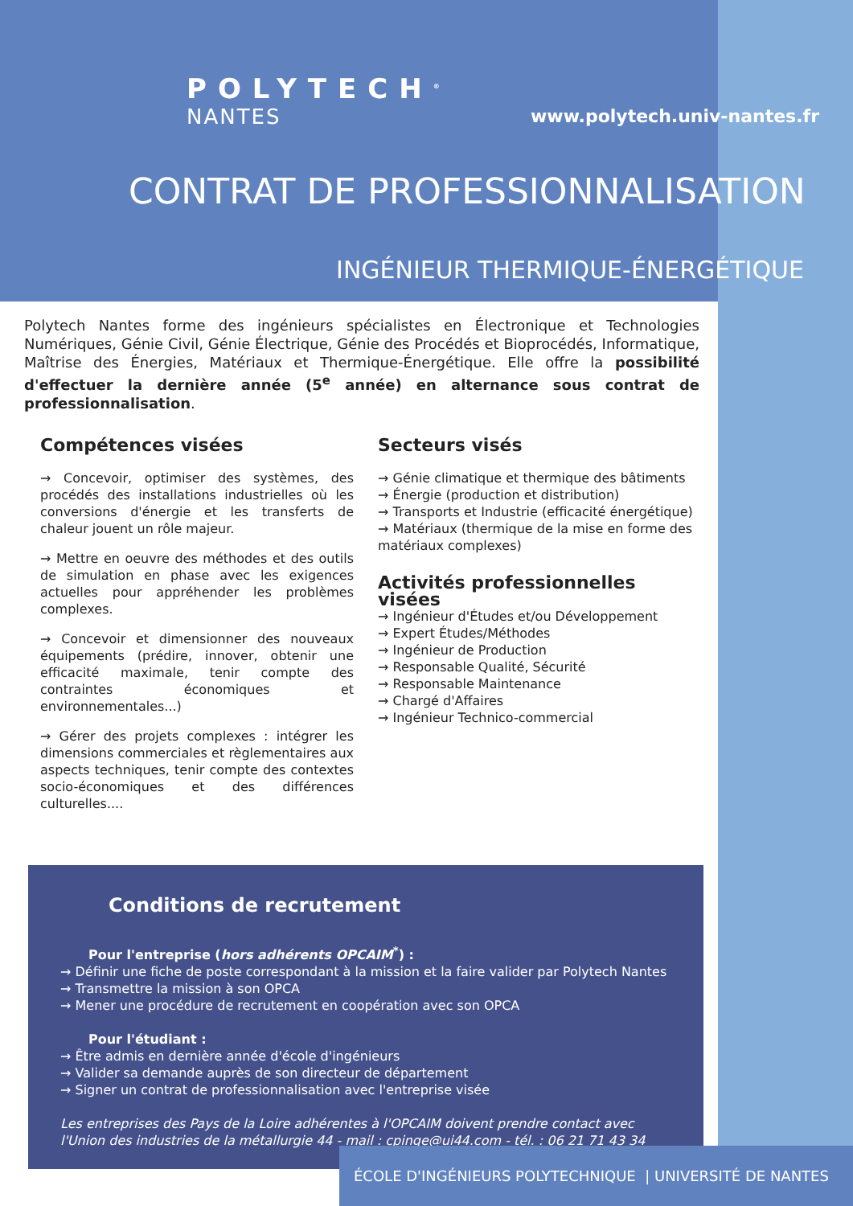POLYTECH<sup>®</sup>
NANTES www.polytech.univ-nantes.fr
CONTRAT DE PROFESSIONNALISATION
INGÉNIEUR THERMIQUE-ÉNERGÉTIQUE
Polytech Nantes forme des ingénieurs spécialistes en Électronique et Technologies Numériques, Génie Civil, Génie Électrique, Génie des Procédés et Bioprocédés, Informatique, Maîtrise des Énergies, Matériaux et Thermique-Énergétique. Elle offre la possibilité d'effectuer la dernière année (5<sup>e</sup> année) en alternance sous contrat de professionnalisation.
Compétences visées
→ Concevoir, optimiser des systèmes, des procédés des installations industrielles où les conversions d'énergie et les transferts de chaleur jouent un rôle majeur.
→ Mettre en oeuvre des méthodes et des outils de simulation en phase avec les exigences actuelles pour appréhender les problèmes complexes.
→ Concevoir et dimensionner des nouveaux équipements (prédire, innover, obtenir une efficacité maximale, tenir compte des contraintes économiques et environnementales...)
→ Gérer des projets complexes : intégrer les dimensions commerciales et règlementaires aux aspects techniques, tenir compte des contextes socio-économiques et des différences culturelles....
Secteurs visés
→ Génie climatique et thermique des bâtiments
→ Énergie (production et distribution)
→ Transports et Industrie (efficacité énergétique)
→ Matériaux (thermique de la mise en forme des matériaux complexes)
Activités professionnelles visées
→ Ingénieur d'Études et/ou Développement
→ Expert Études/Méthodes
→ Ingénieur de Production
→ Responsable Qualité, Sécurité
→ Responsable Maintenance
→ Chargé d'Affaires
→ Ingénieur Technico-commercial
Conditions de recrutement
Pour l'entreprise (hors adhérents OPCAIM<sup>*</sup>) :
→ Définir une fiche de poste correspondant à la mission et la faire valider par Polytech Nantes
→ Transmettre la mission à son OPCA
→ Mener une procédure de recrutement en coopération avec son OPCA
Pour l'étudiant :
→ Être admis en dernière année d'école d'ingénieurs
→ Valider sa demande auprès de son directeur de département
→ Signer un contrat de professionnalisation avec l'entreprise visée
Les entreprises des Pays de la Loire adhérentes à l'OPCAIM doivent prendre contact avec l'Union des industries de la métallurgie 44 - mail : cpinge@ui44.com - tél. : 06 21 71 43 34
ÉCOLE D'INGÉNIEURS POLYTECHNIQUE | UNIVERSITÉ DE NANTES